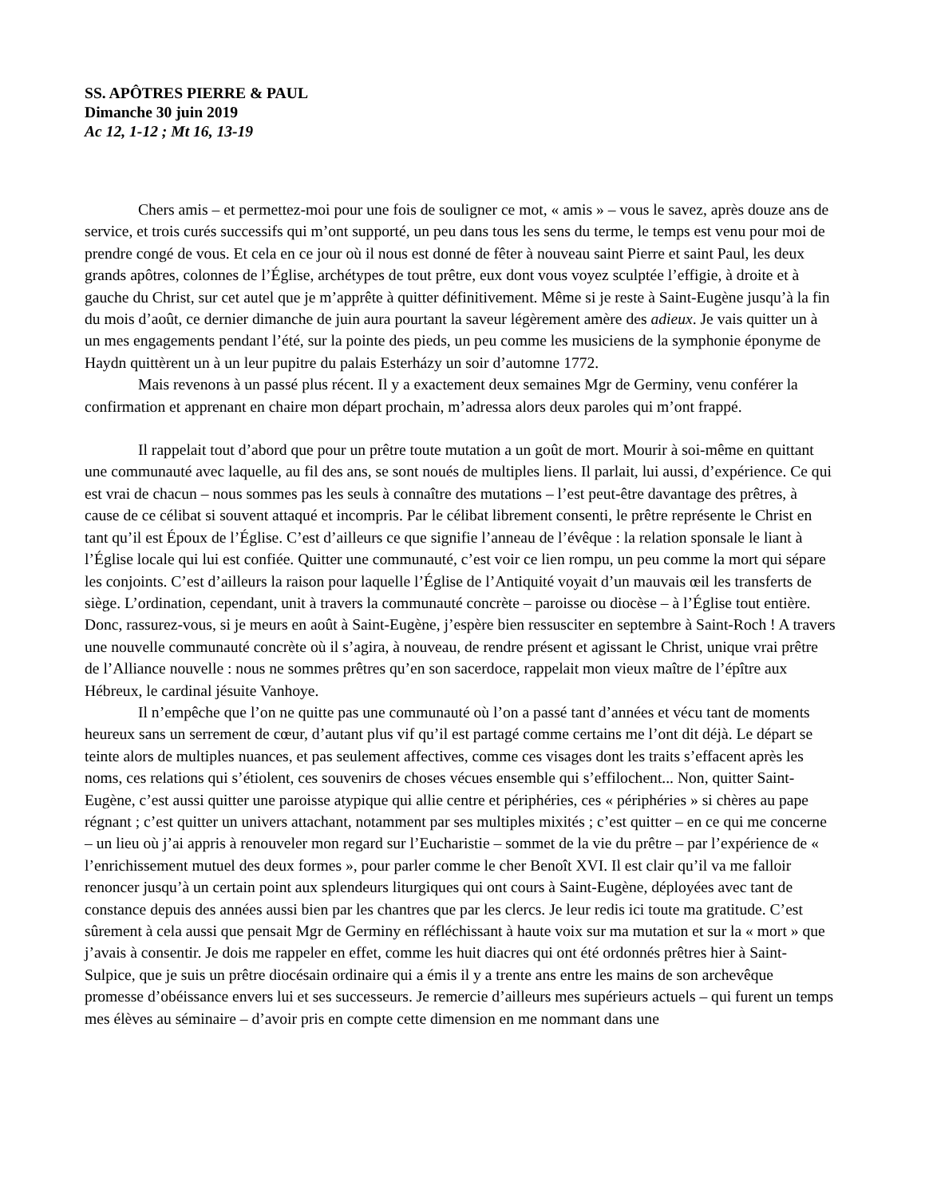SS. APÔTRES PIERRE & PAUL
Dimanche 30 juin 2019
Ac 12, 1-12 ; Mt 16, 13-19
Chers amis – et permettez-moi pour une fois de souligner ce mot, « amis » – vous le savez, après douze ans de service, et trois curés successifs qui m’ont supporté, un peu dans tous les sens du terme, le temps est venu pour moi de prendre congé de vous. Et cela en ce jour où il nous est donné de fêter à nouveau saint Pierre et saint Paul, les deux grands apôtres, colonnes de l’Église, archétypes de tout prêtre, eux dont vous voyez sculptée l’effigie, à droite et à gauche du Christ, sur cet autel que je m’apprête à quitter définitivement. Même si je reste à Saint-Eugène jusqu’à la fin du mois d’août, ce dernier dimanche de juin aura pourtant la saveur légèrement amère des adieux. Je vais quitter un à un mes engagements pendant l’été, sur la pointe des pieds, un peu comme les musiciens de la symphonie éponyme de Haydn quittèrent un à un leur pupitre du palais Esterházy un soir d’automne 1772.
Mais revenons à un passé plus récent. Il y a exactement deux semaines Mgr de Germiny, venu conférer la confirmation et apprenant en chaire mon départ prochain, m’adressa alors deux paroles qui m’ont frappé.
Il rappelait tout d’abord que pour un prêtre toute mutation a un goût de mort. Mourir à soi-même en quittant une communauté avec laquelle, au fil des ans, se sont noués de multiples liens. Il parlait, lui aussi, d’expérience. Ce qui est vrai de chacun – nous sommes pas les seuls à connaître des mutations – l’est peut-être davantage des prêtres, à cause de ce célibat si souvent attaqué et incompris. Par le célibat librement consenti, le prêtre représente le Christ en tant qu’il est Époux de l’Église. C’est d’ailleurs ce que signifie l’anneau de l’évêque : la relation sponsale le liant à l’Église locale qui lui est confiée. Quitter une communauté, c’est voir ce lien rompu, un peu comme la mort qui sépare les conjoints. C’est d’ailleurs la raison pour laquelle l’Église de l’Antiquité voyait d’un mauvais œil les transferts de siège. L’ordination, cependant, unit à travers la communauté concrète – paroisse ou diocèse – à l’Église tout entière. Donc, rassurez-vous, si je meurs en août à Saint-Eugène, j’espère bien ressusciter en septembre à Saint-Roch ! A travers une nouvelle communauté concrète où il s’agira, à nouveau, de rendre présent et agissant le Christ, unique vrai prêtre de l’Alliance nouvelle : nous ne sommes prêtres qu’en son sacerdoce, rappelait mon vieux maître de l’épître aux Hébreux, le cardinal jésuite Vanhoye.
Il n’empêche que l’on ne quitte pas une communauté où l’on a passé tant d’années et vécu tant de moments heureux sans un serrement de cœur, d’autant plus vif qu’il est partagé comme certains me l’ont dit déjà. Le départ se teinte alors de multiples nuances, et pas seulement affectives, comme ces visages dont les traits s’effacent après les noms, ces relations qui s’étiolent, ces souvenirs de choses vécues ensemble qui s’effilochent... Non, quitter Saint-Eugène, c’est aussi quitter une paroisse atypique qui allie centre et périphéries, ces « périphéries » si chères au pape régnant ; c’est quitter un univers attachant, notamment par ses multiples mixités ; c’est quitter – en ce qui me concerne – un lieu où j’ai appris à renouveler mon regard sur l’Eucharistie – sommet de la vie du prêtre – par l’expérience de « l’enrichissement mutuel des deux formes », pour parler comme le cher Benoît XVI. Il est clair qu’il va me falloir renoncer jusqu’à un certain point aux splendeurs liturgiques qui ont cours à Saint-Eugène, déployées avec tant de constance depuis des années aussi bien par les chantres que par les clercs. Je leur redis ici toute ma gratitude. C’est sûrement à cela aussi que pensait Mgr de Germiny en réfléchissant à haute voix sur ma mutation et sur la « mort » que j’avais à consentir. Je dois me rappeler en effet, comme les huit diacres qui ont été ordonnés prêtres hier à Saint-Sulpice, que je suis un prêtre diocésain ordinaire qui a émis il y a trente ans entre les mains de son archevêque promesse d’obéissance envers lui et ses successeurs. Je remercie d’ailleurs mes supérieurs actuels – qui furent un temps mes élèves au séminaire – d’avoir pris en compte cette dimension en me nommant dans une